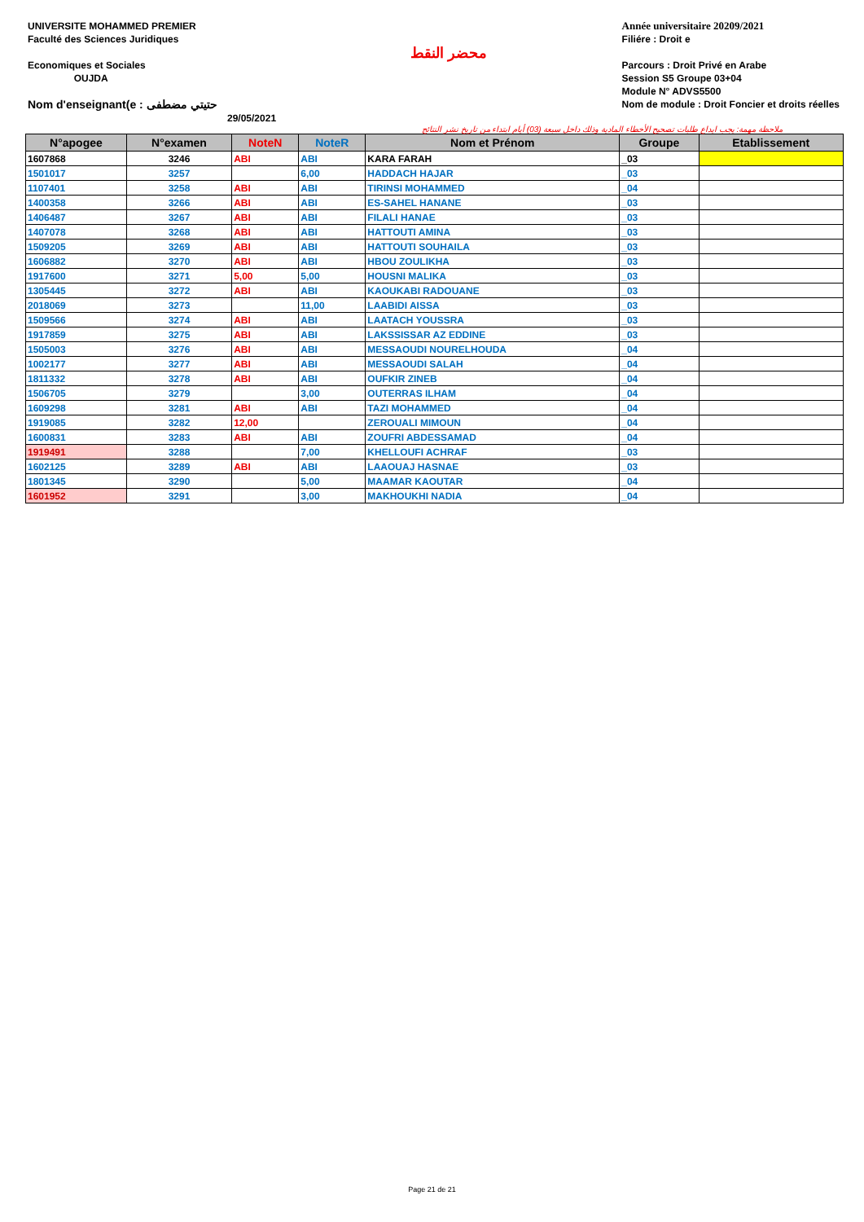UNIVERSITE MOHAMMED PREMIER
Faculté des Sciences Juridiques
Economiques et Sociales
OUJDA
Nom d'enseignant(e : حتيتي مضطفى
29/05/2021
محضر النقط
Année universitaire 20209/2021
Filiére : Droit e
Parcours : Droit Privé en Arabe
Session S5 Groupe 03+04
Module N° ADVS5500
Nom de module : Droit Foncier et droits réelles
ملاحظة مهمة: يجب ايداع طلبات تصحيح الأخطاء المادية وذلك داخل سبعة (03) أيام ابتداء من تاريخ نشر النتائج
| N°apogee | N°examen | NoteN | NoteR | Nom et Prénom | Groupe | Etablissement |
| --- | --- | --- | --- | --- | --- | --- |
| 1607868 | 3246 | ABI | ABI | KARA FARAH | _03 | |
| 1501017 | 3257 | | 6,00 | HADDACH HAJAR | _03 | |
| 1107401 | 3258 | ABI | ABI | TIRINSI MOHAMMED | _04 | |
| 1400358 | 3266 | ABI | ABI | ES-SAHEL HANANE | _03 | |
| 1406487 | 3267 | ABI | ABI | FILALI HANAE | _03 | |
| 1407078 | 3268 | ABI | ABI | HATTOUTI AMINA | _03 | |
| 1509205 | 3269 | ABI | ABI | HATTOUTI SOUHAILA | _03 | |
| 1606882 | 3270 | ABI | ABI | HBOU ZOULIKHA | _03 | |
| 1917600 | 3271 | 5,00 | 5,00 | HOUSNI MALIKA | _03 | |
| 1305445 | 3272 | ABI | ABI | KAOUKABI RADOUANE | _03 | |
| 2018069 | 3273 | | 11,00 | LAABIDI AISSA | _03 | |
| 1509566 | 3274 | ABI | ABI | LAATACH YOUSSRA | _03 | |
| 1917859 | 3275 | ABI | ABI | LAKSSISSAR AZ EDDINE | _03 | |
| 1505003 | 3276 | ABI | ABI | MESSAOUDI NOURELHOUDA | _04 | |
| 1002177 | 3277 | ABI | ABI | MESSAOUDI SALAH | _04 | |
| 1811332 | 3278 | ABI | ABI | OUFKIR ZINEB | _04 | |
| 1506705 | 3279 | | 3,00 | OUTERRAS ILHAM | _04 | |
| 1609298 | 3281 | ABI | ABI | TAZI MOHAMMED | _04 | |
| 1919085 | 3282 | 12,00 | | ZEROUALI MIMOUN | _04 | |
| 1600831 | 3283 | ABI | ABI | ZOUFRI ABDESSAMAD | _04 | |
| 1919491 | 3288 | | 7,00 | KHELLOUFI ACHRAF | _03 | |
| 1602125 | 3289 | ABI | ABI | LAAOUAJ HASNAE | _03 | |
| 1801345 | 3290 | | 5,00 | MAAMAR KAOUTAR | _04 | |
| 1601952 | 3291 | | 3,00 | MAKHOUKHI NADIA | _04 | |
Page 21 de 21